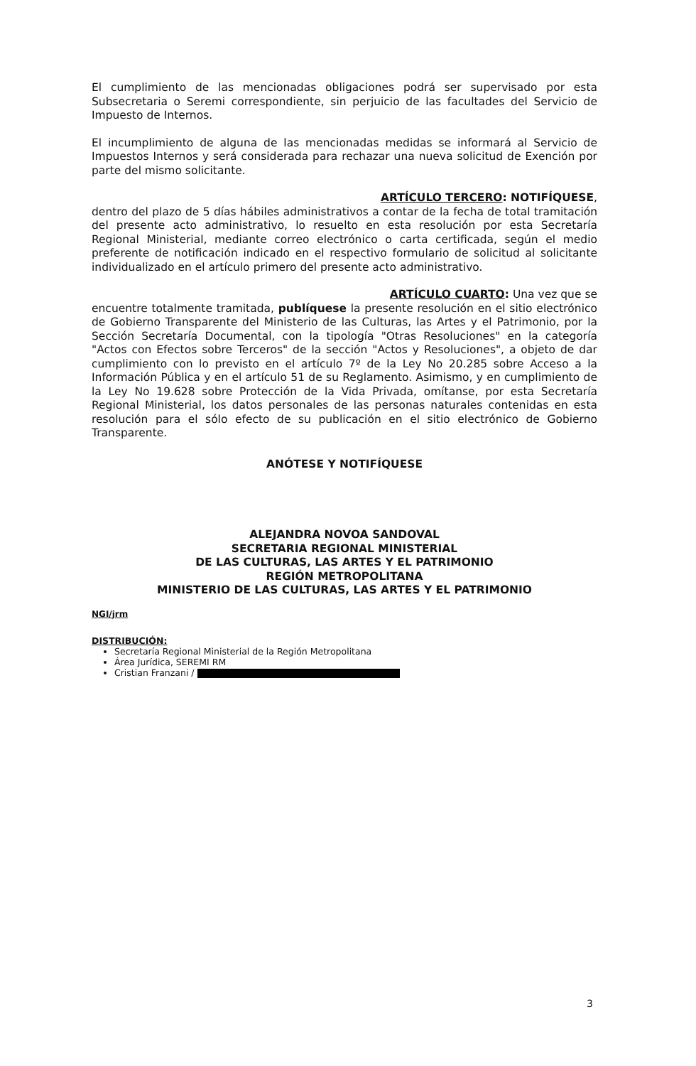El cumplimiento de las mencionadas obligaciones podrá ser supervisado por esta Subsecretaria o Seremi correspondiente, sin perjuicio de las facultades del Servicio de Impuesto de Internos.
El incumplimiento de alguna de las mencionadas medidas se informará al Servicio de Impuestos Internos y será considerada para rechazar una nueva solicitud de Exención por parte del mismo solicitante.
ARTÍCULO TERCERO: NOTIFÍQUESE,
dentro del plazo de 5 días hábiles administrativos a contar de la fecha de total tramitación del presente acto administrativo, lo resuelto en esta resolución por esta Secretaría Regional Ministerial, mediante correo electrónico o carta certificada, según el medio preferente de notificación indicado en el respectivo formulario de solicitud al solicitante individualizado en el artículo primero del presente acto administrativo.
ARTÍCULO CUARTO: Una vez que se
encuentre totalmente tramitada, publíquese la presente resolución en el sitio electrónico de Gobierno Transparente del Ministerio de las Culturas, las Artes y el Patrimonio, por la Sección Secretaría Documental, con la tipología "Otras Resoluciones" en la categoría "Actos con Efectos sobre Terceros" de la sección "Actos y Resoluciones", a objeto de dar cumplimiento con lo previsto en el artículo 7º de la Ley No 20.285 sobre Acceso a la Información Pública y en el artículo 51 de su Reglamento. Asimismo, y en cumplimiento de la Ley No 19.628 sobre Protección de la Vida Privada, omítanse, por esta Secretaría Regional Ministerial, los datos personales de las personas naturales contenidas en esta resolución para el sólo efecto de su publicación en el sitio electrónico de Gobierno Transparente.
ANÓTESE Y NOTIFÍQUESE
ALEJANDRA NOVOA SANDOVAL
SECRETARIA REGIONAL MINISTERIAL
DE LAS CULTURAS, LAS ARTES Y EL PATRIMONIO
REGIÓN METROPOLITANA
MINISTERIO DE LAS CULTURAS, LAS ARTES Y EL PATRIMONIO
NGI/jrm
DISTRIBUCIÓN:
Secretaría Regional Ministerial de la Región Metropolitana
Área Jurídica, SEREMI RM
Cristian Franzani /
3